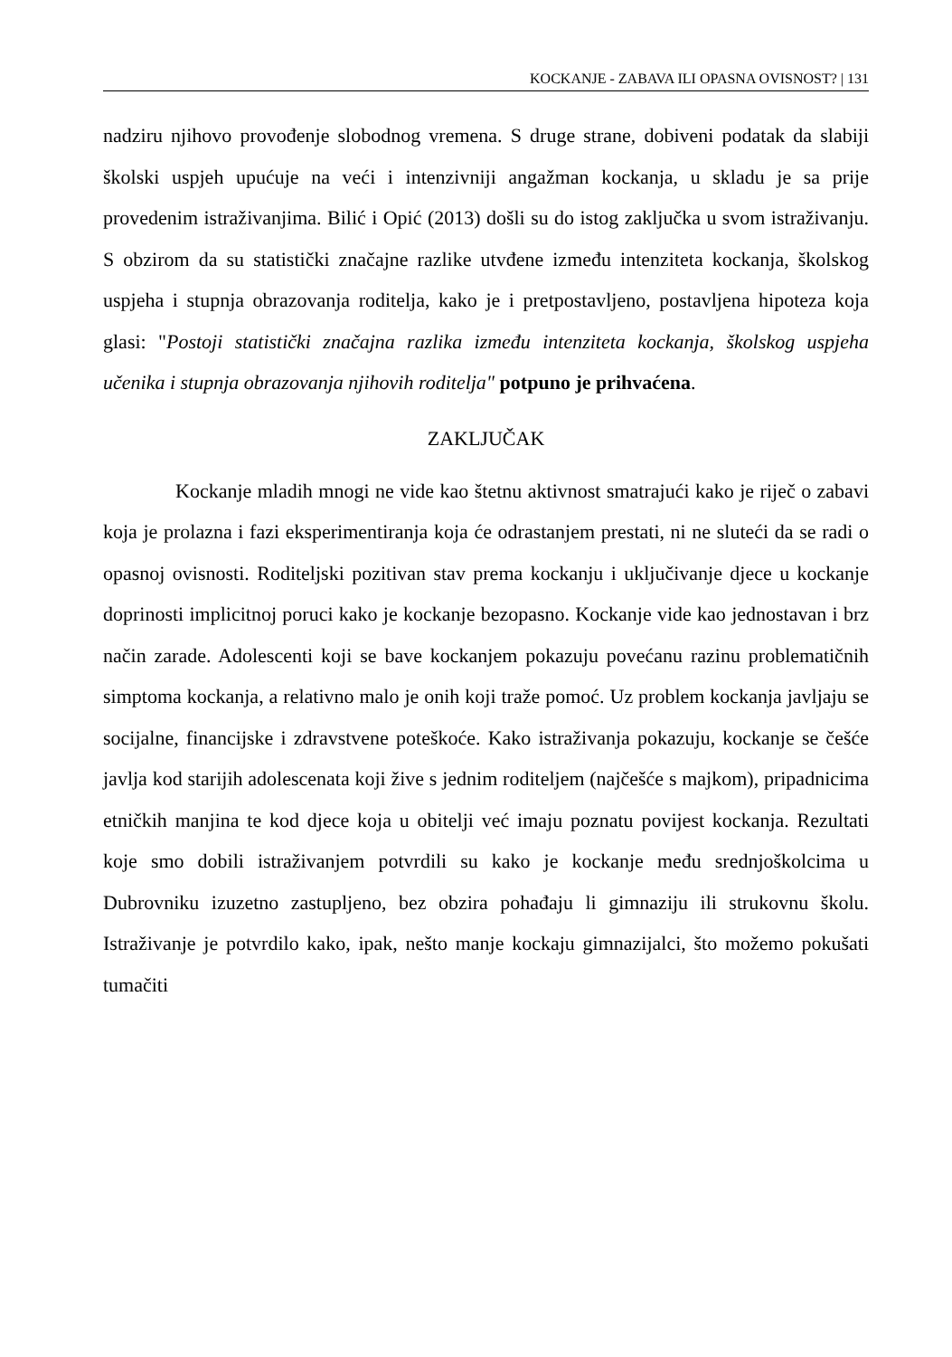KOCKANJE - ZABAVA ILI OPASNA OVISNOST? | 131
nadziru njihovo provođenje slobodnog vremena. S druge strane, dobiveni podatak da slabiji školski uspjeh upućuje na veći i intenzivniji angažman kockanja, u skladu je sa prije provedenim istraživanjima. Bilić i Opić (2013) došli su do istog zaključka u svom istraživanju. S obzirom da su statistički značajne razlike utvđene između intenziteta kockanja, školskog uspjeha i stupnja obrazovanja roditelja, kako je i pretpostavljeno, postavljena hipoteza koja glasi: "Postoji statistički značajna razlika između intenziteta kockanja, školskog uspjeha učenika i stupnja obrazovanja njihovih roditelja" potpuno je prihvaćena.
ZAKLJUČAK
Kockanje mladih mnogi ne vide kao štetnu aktivnost smatrajući kako je riječ o zabavi koja je prolazna i fazi eksperimentiranja koja će odrastanjem prestati, ni ne sluteći da se radi o opasnoj ovisnosti. Roditeljski pozitivan stav prema kockanju i uključivanje djece u kockanje doprinosti implicitnoj poruci kako je kockanje bezopasno. Kockanje vide kao jednostavan i brz način zarade. Adolescenti koji se bave kockanjem pokazuju povećanu razinu problematičnih simptoma kockanja, a relativno malo je onih koji traže pomoć. Uz problem kockanja javljaju se socijalne, financijske i zdravstvene poteškoće. Kako istraživanja pokazuju, kockanje se češće javlja kod starijih adolescenata koji žive s jednim roditeljem (najčešće s majkom), pripadnicima etničkih manjina te kod djece koja u obitelji već imaju poznatu povijest kockanja. Rezultati koje smo dobili istraživanjem potvrdili su kako je kockanje među srednjoškolcima u Dubrovniku izuzetno zastupljeno, bez obzira pohađaju li gimnaziju ili strukovnu školu. Istraživanje je potvrdilo kako, ipak, nešto manje kockaju gimnazijalci, što možemo pokušati tumačiti